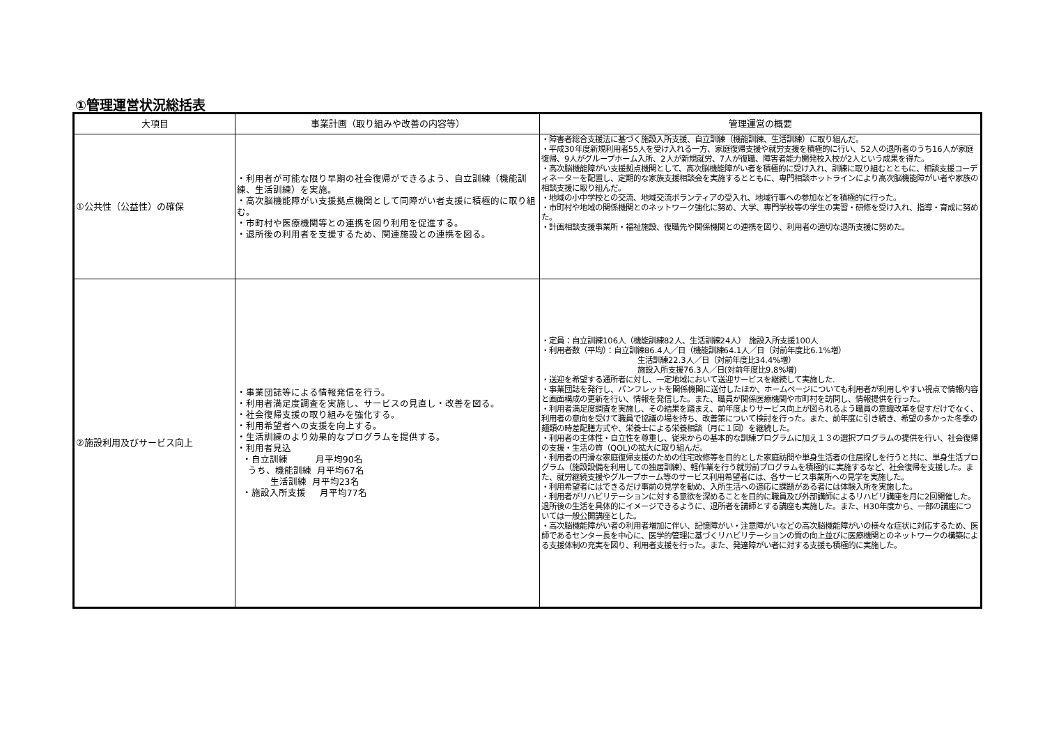①管理運営状況総括表
| 大項目 | 事業計画（取り組みや改善の内容等） | 管理運営の概要 |
| --- | --- | --- |
| ①公共性（公益性）の確保 | ・利用者が可能な限り早期の社会復帰ができるよう、自立訓練（機能訓練、生活訓練）を実施。 ・高次脳機能障がい支援拠点機関として同障がい者支援に積極的に取り組む。 ・市町村や医療機関等との連携を図り利用を促進する。 ・退所後の利用者を支援するため、関連施設との連携を図る。 | ・障害者総合支援法に基づく施設入所支援、自立訓練（機能訓練、生活訓練）に取り組んだ。 ・平成30年度新規利用者55人を受け入れる一方、家庭復帰支援や就労支援を積極的に行い、52人の退所者のうち16人が家庭復帰、9人がグループホーム入所、2人が新規就労、7人が復職、障害者能力開発校入校が2人という成果を得た。 ・高次脳機能障がい支援拠点機関として、高次脳機能障がい者を積極的に受け入れ、訓練に取り組むとともに、相談支援コーディネーターを配置し、定期的な家族支援相談会を実施するとともに、専門相談ホットラインにより高次脳機能障がい者や家族の相談支援に取り組んだ。 ・地域の小中学校との交流、地域交流ボランティアの受入れ、地域行事への参加などを積極的に行った。 ・市町村や地域の関係機関とのネットワーク強化に努め、大学、専門学校等の学生の実習・研修を受け入れ、指導・育成に努めた。 ・計画相談支援事業所・福祉施設、復職先や関係機関との連携を図り、利用者の適切な退所支援に努めた。 |
| ②施設利用及びサービス向上 | ・事業団誌等による情報発信を行う。 ・利用者満足度調査を実施し、サービスの見直し・改善を図る。 ・社会復帰支援の取り組みを強化する。 ・利用希望者への支援を向上する。 ・生活訓練のより効果的なプログラムを提供する。 ・利用者見込 ・自立訓練 月平均90名 うち、機能訓練 月平均67名 生活訓練 月平均23名 ・施設入所支援 月平均77名 | ・定員：自立訓練106人（機能訓練82人、生活訓練24人） 施設入所支援100人 ・利用者数（平均）：自立訓練86.4人／日（機能訓練64.1人／日（対前年度比6.1%増） 生活訓練22.3人／日（対前年度比34.4%増） 施設入所支援76.3人／日(対前年度比9.8%増) ・送迎を希望する通所者に対し、一定地域において送迎サービスを継続して実施した. ・事業団誌を発行し、パンフレットを関係機関に送付したほか、ホームページについても利用者が利用しやすい視点で情報内容と画面構成の更新を行い、情報を発信した。また、職員が関係医療機関や市町村を訪問し、情報提供を行った。 ・利用者満足度調査を実施し、その結果を踏まえ、前年度よりサービス向上が図られるよう職員の意識改革を促すだけでなく、利用者の意向を受けて職員で協議の場を持ち、改善策について検討を行った。また、前年度に引き続き、希望の多かった冬季の麺類の時差配膳方式や、栄養士による栄養相談（月に１回）を継続した。 ・利用者の主体性・自立性を尊重し、従来からの基本的な訓練プログラムに加え１３の選択プログラムの提供を行い、社会復帰の支援・生活の質（QOL)の拡大に取り組んだ。 ・利用者の円滑な家庭復帰支援のための住宅改修等を目的とした家庭訪問や単身生活者の住居探しを行うと共に、単身生活プログラム（施設設備を利用しての独居訓練）、軽作業を行う就労前プログラムを積極的に実施するなど、社会復帰を支援した。また、就労継続支援やグループホーム等のサービス利用希望者には、各サービス事業所への見学を実施した。 ・利用希望者にはできるだけ事前の見学を勧め、入所生活への適応に課題がある者には体験入所を実施した。 ・利用者がリハビリテーションに対する意欲を深めることを目的に職員及び外部講師によるリハビリ講座を月に2回開催した。退所後の生活を具体的にイメージできるように、退所者を講師とする講座も実施した。また、H30年度から、一部の講座については一般公開講座とした。 ・高次脳機能障がい者の利用者増加に伴い、記憶障がい・注意障がいなどの高次脳機能障がいの様々な症状に対応するため、医師であるセンター長を中心に、医学的管理に基づくリハビリテーションの質の向上並びに医療機関とのネットワークの構築による支援体制の充実を図り、利用者支援を行った。また、発達障がい者に対する支援も積極的に実施した。 |